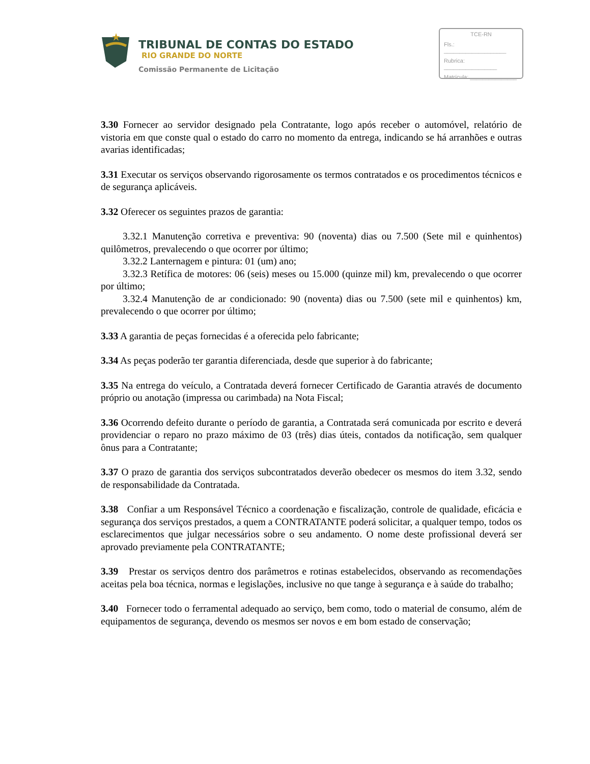TRIBUNAL DE CONTAS DO ESTADO
RIO GRANDE DO NORTE
Comissão Permanente de Licitação
TCE-RN
Fls.: ____________________
Rubrica: _________________
Matrícula: _______________
3.30 Fornecer ao servidor designado pela Contratante, logo após receber o automóvel, relatório de vistoria em que conste qual o estado do carro no momento da entrega, indicando se há arranhões e outras avarias identificadas;
3.31 Executar os serviços observando rigorosamente os termos contratados e os procedimentos técnicos e de segurança aplicáveis.
3.32 Oferecer os seguintes prazos de garantia:
3.32.1 Manutenção corretiva e preventiva: 90 (noventa) dias ou 7.500 (Sete mil e quinhentos) quilômetros, prevalecendo o que ocorrer por último;
3.32.2 Lanternagem e pintura: 01 (um) ano;
3.32.3 Retífica de motores: 06 (seis) meses ou 15.000 (quinze mil) km, prevalecendo o que ocorrer por último;
3.32.4 Manutenção de ar condicionado: 90 (noventa) dias ou 7.500 (sete mil e quinhentos) km, prevalecendo o que ocorrer por último;
3.33 A garantia de peças fornecidas é a oferecida pelo fabricante;
3.34 As peças poderão ter garantia diferenciada, desde que superior à do fabricante;
3.35 Na entrega do veículo, a Contratada deverá fornecer Certificado de Garantia através de documento próprio ou anotação (impressa ou carimbada) na Nota Fiscal;
3.36 Ocorrendo defeito durante o período de garantia, a Contratada será comunicada por escrito e deverá providenciar o reparo no prazo máximo de 03 (três) dias úteis, contados da notificação, sem qualquer ônus para a Contratante;
3.37 O prazo de garantia dos serviços subcontratados deverão obedecer os mesmos do item 3.32, sendo de responsabilidade da Contratada.
3.38 Confiar a um Responsável Técnico a coordenação e fiscalização, controle de qualidade, eficácia e segurança dos serviços prestados, a quem a CONTRATANTE poderá solicitar, a qualquer tempo, todos os esclarecimentos que julgar necessários sobre o seu andamento. O nome deste profissional deverá ser aprovado previamente pela CONTRATANTE;
3.39 Prestar os serviços dentro dos parâmetros e rotinas estabelecidos, observando as recomendações aceitas pela boa técnica, normas e legislações, inclusive no que tange à segurança e à saúde do trabalho;
3.40 Fornecer todo o ferramental adequado ao serviço, bem como, todo o material de consumo, além de equipamentos de segurança, devendo os mesmos ser novos e em bom estado de conservação;